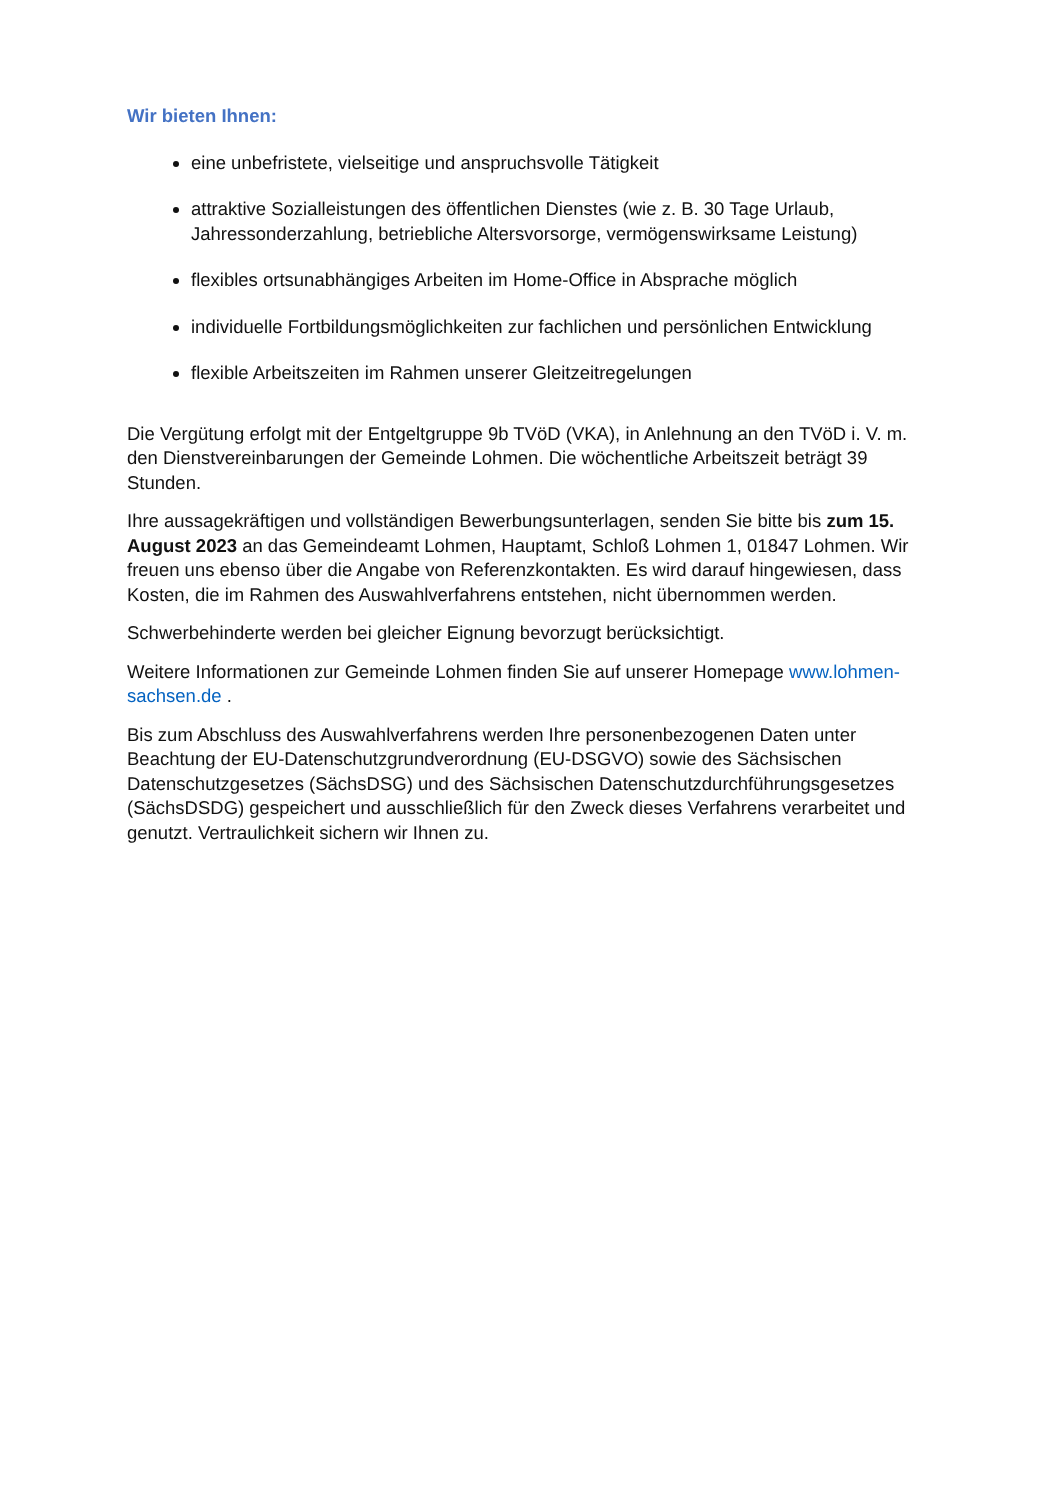Wir bieten Ihnen:
eine unbefristete, vielseitige und anspruchsvolle Tätigkeit
attraktive Sozialleistungen des öffentlichen Dienstes (wie z. B. 30 Tage Urlaub, Jahressonderzahlung, betriebliche Altersvorsorge, vermögenswirksame Leistung)
flexibles ortsunabhängiges Arbeiten im Home-Office in Absprache möglich
individuelle Fortbildungsmöglichkeiten zur fachlichen und persönlichen Entwicklung
flexible Arbeitszeiten im Rahmen unserer Gleitzeitregelungen
Die Vergütung erfolgt mit der Entgeltgruppe 9b TVöD (VKA), in Anlehnung an den TVöD i. V. m. den Dienstvereinbarungen der Gemeinde Lohmen. Die wöchentliche Arbeitszeit beträgt 39 Stunden.
Ihre aussagekräftigen und vollständigen Bewerbungsunterlagen, senden Sie bitte bis zum 15. August 2023 an das Gemeindeamt Lohmen, Hauptamt, Schloß Lohmen 1, 01847 Lohmen. Wir freuen uns ebenso über die Angabe von Referenzkontakten. Es wird darauf hingewiesen, dass Kosten, die im Rahmen des Auswahlverfahrens entstehen, nicht übernommen werden.
Schwerbehinderte werden bei gleicher Eignung bevorzugt berücksichtigt.
Weitere Informationen zur Gemeinde Lohmen finden Sie auf unserer Homepage www.lohmen-sachsen.de .
Bis zum Abschluss des Auswahlverfahrens werden Ihre personenbezogenen Daten unter Beachtung der EU-Datenschutzgrundverordnung (EU-DSGVO) sowie des Sächsischen Datenschutzgesetzes (SächsDSG) und des Sächsischen Datenschutzdurchführungsgesetzes (SächsDSDG) gespeichert und ausschließlich für den Zweck dieses Verfahrens verarbeitet und genutzt. Vertraulichkeit sichern wir Ihnen zu.